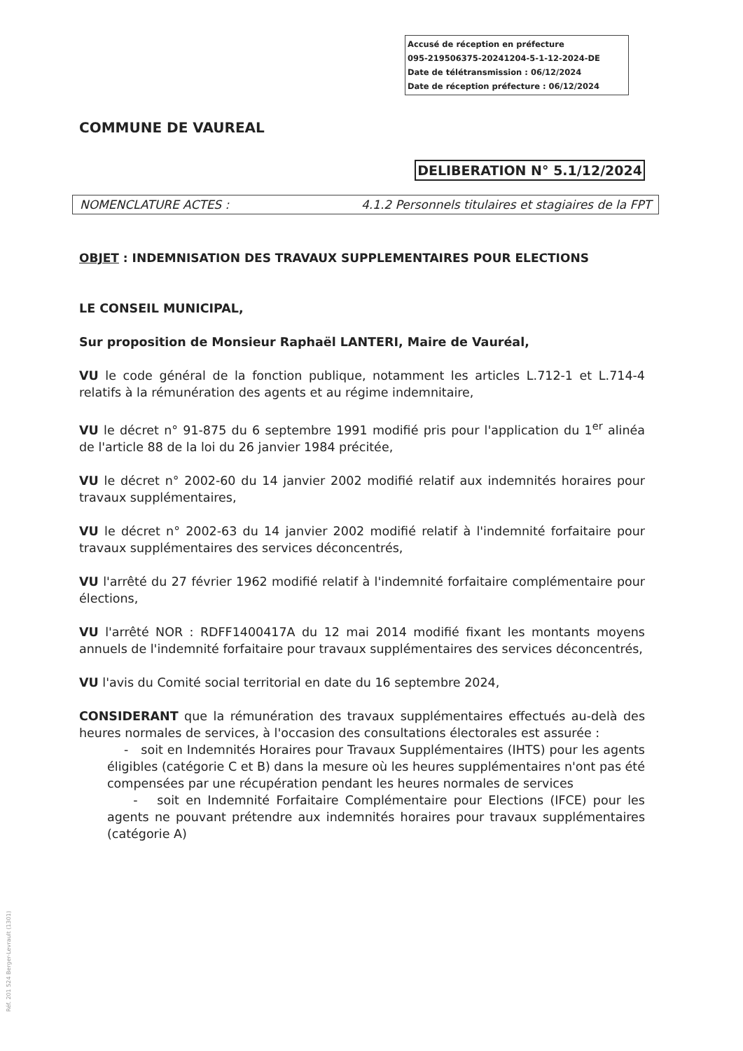Accusé de réception en préfecture
095-219506375-20241204-5-1-12-2024-DE
Date de télétransmission : 06/12/2024
Date de réception préfecture : 06/12/2024
COMMUNE DE VAUREAL
DELIBERATION N° 5.1/12/2024
NOMENCLATURE ACTES : 4.1.2 Personnels titulaires et stagiaires de la FPT
OBJET : INDEMNISATION DES TRAVAUX SUPPLEMENTAIRES POUR ELECTIONS
LE CONSEIL MUNICIPAL,
Sur proposition de Monsieur Raphaël LANTERI, Maire de Vauréal,
VU le code général de la fonction publique, notamment les articles L.712-1 et L.714-4 relatifs à la rémunération des agents et au régime indemnitaire,
VU le décret n° 91-875 du 6 septembre 1991 modifié pris pour l'application du 1<sup>er</sup> alinéa de l'article 88 de la loi du 26 janvier 1984 précitée,
VU le décret n° 2002-60 du 14 janvier 2002 modifié relatif aux indemnités horaires pour travaux supplémentaires,
VU le décret n° 2002-63 du 14 janvier 2002 modifié relatif à l'indemnité forfaitaire pour travaux supplémentaires des services déconcentrés,
VU l'arrêté du 27 février 1962 modifié relatif à l'indemnité forfaitaire complémentaire pour élections,
VU l'arrêté NOR : RDFF1400417A du 12 mai 2014 modifié fixant les montants moyens annuels de l'indemnité forfaitaire pour travaux supplémentaires des services déconcentrés,
VU l'avis du Comité social territorial en date du 16 septembre 2024,
CONSIDERANT que la rémunération des travaux supplémentaires effectués au-delà des heures normales de services, à l'occasion des consultations électorales est assurée :
- soit en Indemnités Horaires pour Travaux Supplémentaires (IHTS) pour les agents éligibles (catégorie C et B) dans la mesure où les heures supplémentaires n'ont pas été compensées par une récupération pendant les heures normales de services
- soit en Indemnité Forfaitaire Complémentaire pour Elections (IFCE) pour les agents ne pouvant prétendre aux indemnités horaires pour travaux supplémentaires (catégorie A)
Réf. 201 524 Berger-Levrault (1301)